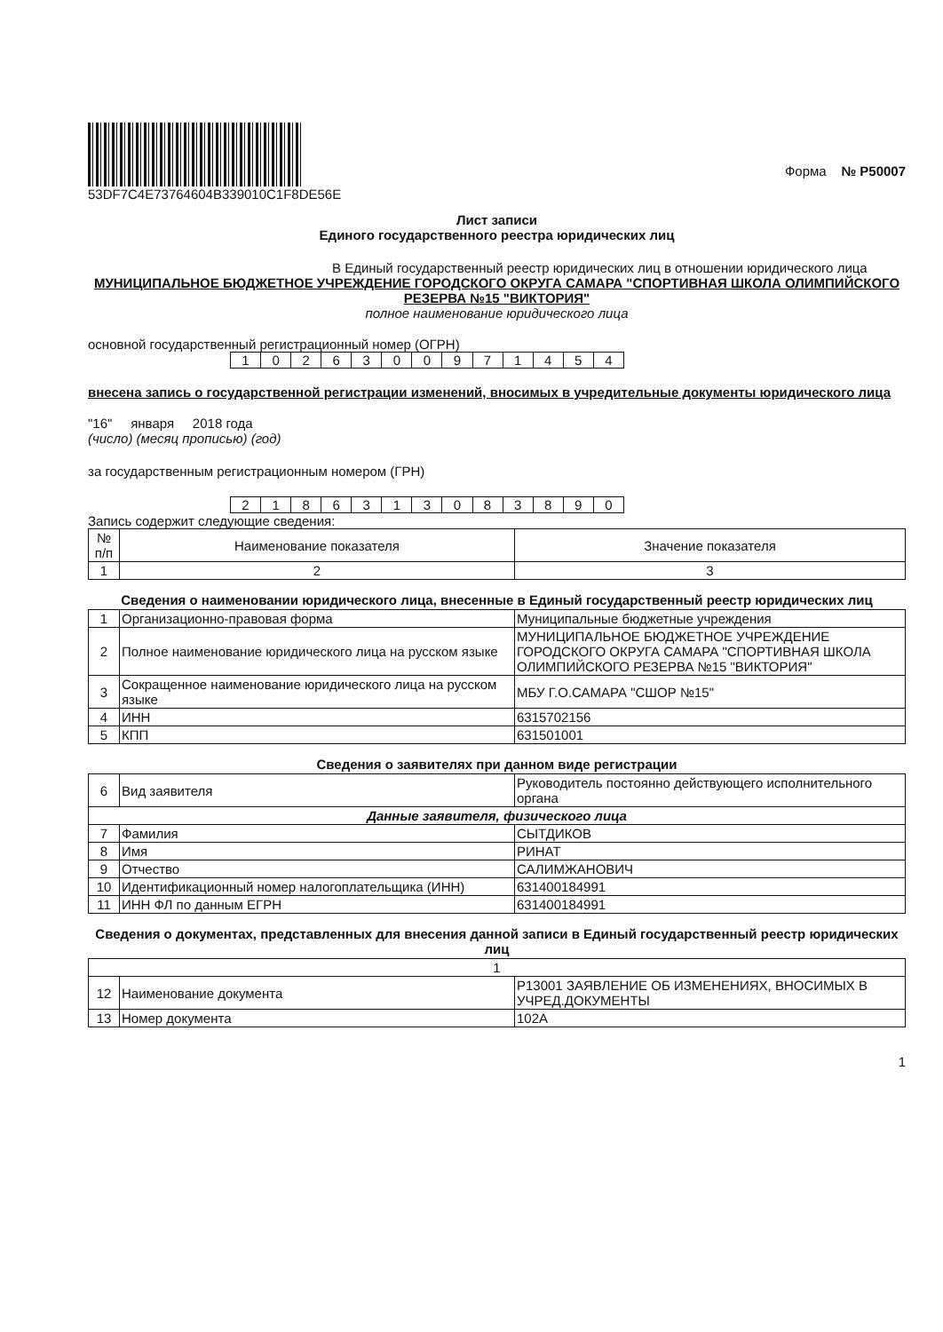53DF7C4E73764604B339010C1F8DE56E
Форма № Р50007
Лист записи
Единого государственного реестра юридических лиц
В Единый государственный реестр юридических лиц в отношении юридического лица
МУНИЦИПАЛЬНОЕ БЮДЖЕТНОЕ УЧРЕЖДЕНИЕ ГОРОДСКОГО ОКРУГА САМАРА "СПОРТИВНАЯ ШКОЛА ОЛИМПИЙСКОГО РЕЗЕРВА №15 "ВИКТОРИЯ"
полное наименование юридического лица
основной государственный регистрационный номер (ОГРН)
| 1 | 0 | 2 | 6 | 3 | 0 | 0 | 9 | 7 | 1 | 4 | 5 | 4 |
внесена запись о государственной регистрации изменений, вносимых в учредительные документы юридического лица
"16" января 2018 года
(число) (месяц прописью) (год)
за государственным регистрационным номером (ГРН)
| 2 | 1 | 8 | 6 | 3 | 1 | 3 | 0 | 8 | 3 | 8 | 9 | 0 |
Запись содержит следующие сведения:
| № п/п | Наименование показателя | Значение показателя |
| --- | --- | --- |
| 1 | 2 | 3 |
Сведения о наименовании юридического лица, внесенные в Единый государственный реестр юридических лиц
| 1 | Организационно-правовая форма | Муниципальные бюджетные учреждения |
| 2 | Полное наименование юридического лица на русском языке | МУНИЦИПАЛЬНОЕ БЮДЖЕТНОЕ УЧРЕЖДЕНИЕ ГОРОДСКОГО ОКРУГА САМАРА "СПОРТИВНАЯ ШКОЛА ОЛИМПИЙСКОГО РЕЗЕРВА №15 "ВИКТОРИЯ" |
| 3 | Сокращенное наименование юридического лица на русском языке | МБУ Г.О.САМАРА "СШОР №15" |
| 4 | ИНН | 6315702156 |
| 5 | КПП | 631501001 |
Сведения о заявителях при данном виде регистрации
| 6 | Вид заявителя | Руководитель постоянно действующего исполнительного органа |
| Данные заявителя, физического лица | | |
| 7 | Фамилия | СЫТДИКОВ |
| 8 | Имя | РИНАТ |
| 9 | Отчество | САЛИМЖАНОВИЧ |
| 10 | Идентификационный номер налогоплательщика (ИНН) | 631400184991 |
| 11 | ИНН ФЛ по данным ЕГРН | 631400184991 |
Сведения о документах, представленных для внесения данной записи в Единый государственный реестр юридических лиц
| 1 | | |
| 12 | Наименование документа | Р13001 ЗАЯВЛЕНИЕ ОБ ИЗМЕНЕНИЯХ, ВНОСИМЫХ В УЧРЕД.ДОКУМЕНТЫ |
| 13 | Номер документа | 102А |
1